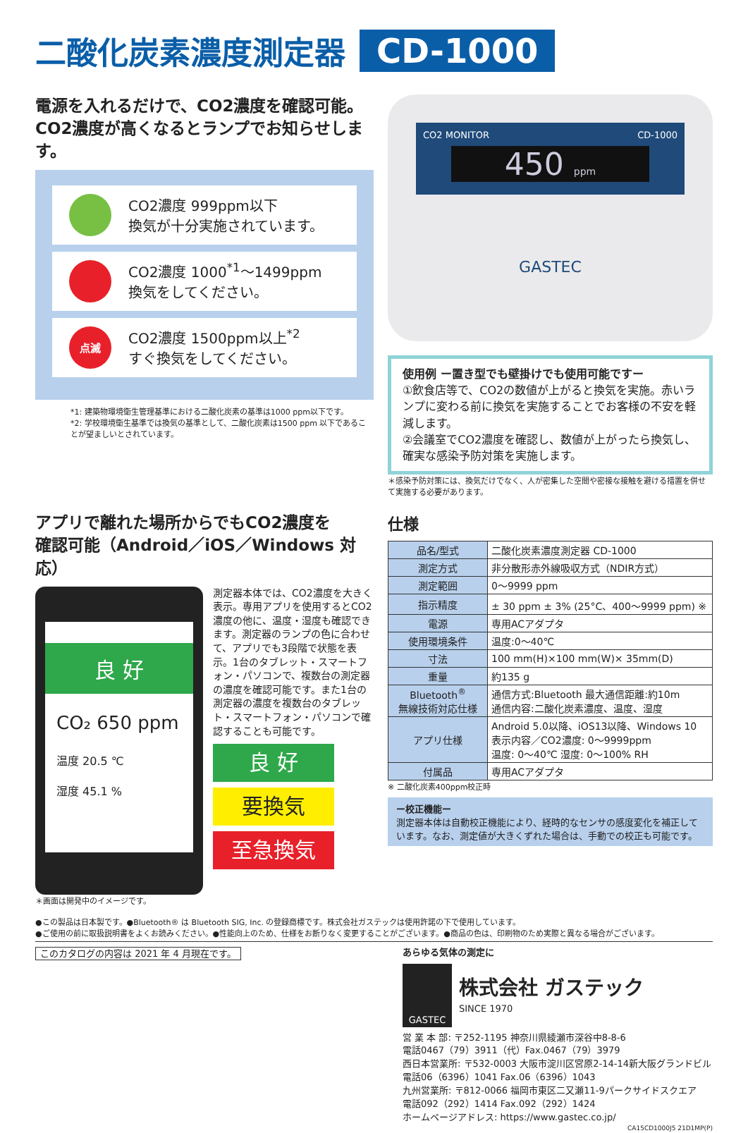二酸化炭素濃度測定器 CD-1000
電源を入れるだけで、CO2濃度を確認可能。
CO2濃度が高くなるとランプでお知らせします。
CO2濃度 999ppm以下
換気が十分実施されています。
CO2濃度 1000<sup>*1</sup>〜1499ppm
換気をしてください。
点滅
CO2濃度 1500ppm以上<sup>*2</sup>
すぐ換気をしてください。
*1: 建築物環境衛生管理基準における二酸化炭素の基準は1000 ppm以下です。
*2: 学校環境衛生基準では換気の基準として、二酸化炭素は1500 ppm 以下であることが望ましいとされています。
CO2 MONITOR CD-1000
450 ppm
GASTEC
使用例 ー置き型でも壁掛けでも使用可能ですー
①飲食店等で、CO2の数値が上がると換気を実施。赤いランプに変わる前に換気を実施することでお客様の不安を軽減します。
②会議室でCO2濃度を確認し、数値が上がったら換気し、確実な感染予防対策を実施します。
＊感染予防対策には、換気だけでなく、人が密集した空間や密接な接触を避ける措置を併せて実施する必要があります。
アプリで離れた場所からでもCO2濃度を
確認可能（Android／iOS／Windows 対応）
良 好
CO₂ 650 ppm
温度 20.5 ℃
湿度 45.1 %
＊画面は開発中のイメージです。
測定器本体では、CO2濃度を大きく表示。専用アプリを使用するとCO2濃度の他に、温度・湿度も確認できます。測定器のランプの色に合わせて、アプリでも3段階で状態を表示。1台のタブレット・スマートフォン・パソコンで、複数台の測定器の濃度を確認可能です。また1台の測定器の濃度を複数台のタブレット・スマートフォン・パソコンで確認することも可能です。
良 好
要換気
至急換気
仕様
| 品名/型式 | 二酸化炭素濃度測定器 CD-1000 |
| 測定方式 | 非分散形赤外線吸収方式（NDIR方式） |
| 測定範囲 | 0〜9999 ppm |
| 指示精度 | ± 30 ppm ± 3% (25°C、400〜9999 ppm) ※ |
| 電源 | 専用ACアダプタ |
| 使用環境条件 | 温度:0〜40℃ |
| 寸法 | 100 mm(H)×100 mm(W)× 35mm(D) |
| 重量 | 約135 g |
| Bluetooth<sup>®</sup> 無線技術対応仕様 | 通信方式:Bluetooth 最大通信距離:約10m 通信内容:二酸化炭素濃度、温度、湿度 |
| アプリ仕様 | Android 5.0以降、iOS13以降、Windows 10 表示内容／CO2濃度: 0〜9999ppm 温度: 0〜40℃ 湿度: 0〜100% RH |
| 付属品 | 専用ACアダプタ |
※ 二酸化炭素400ppm校正時
ー校正機能ー
測定器本体は自動校正機能により、経時的なセンサの感度変化を補正しています。なお、測定値が大きくずれた場合は、手動での校正も可能です。
●この製品は日本製です。●Bluetooth® は Bluetooth SIG, Inc. の登録商標です。株式会社ガステックは使用許諾の下で使用しています。
●ご使用の前に取扱説明書をよくお読みください。●性能向上のため、仕様をお断りなく変更することがございます。●商品の色は、印刷物のため実際と異なる場合がございます。
このカタログの内容は 2021 年 4 月現在です。
あらゆる気体の測定に
GASTEC
株式会社 ガステック
SINCE 1970
営 業 本 部: 〒252-1195 神奈川県綾瀬市深谷中8-8-6
電話0467（79）3911（代）Fax.0467（79）3979
西日本営業所: 〒532-0003 大阪市淀川区宮原2-14-14新大阪グランドビル
電話06（6396）1041 Fax.06（6396）1043
九州営業所: 〒812-0066 福岡市東区二又瀬11-9パークサイドスクエア
電話092（292）1414 Fax.092（292）1424
ホームページアドレス: https://www.gastec.co.jp/
CA15CD1000J5 21D1MP(P)